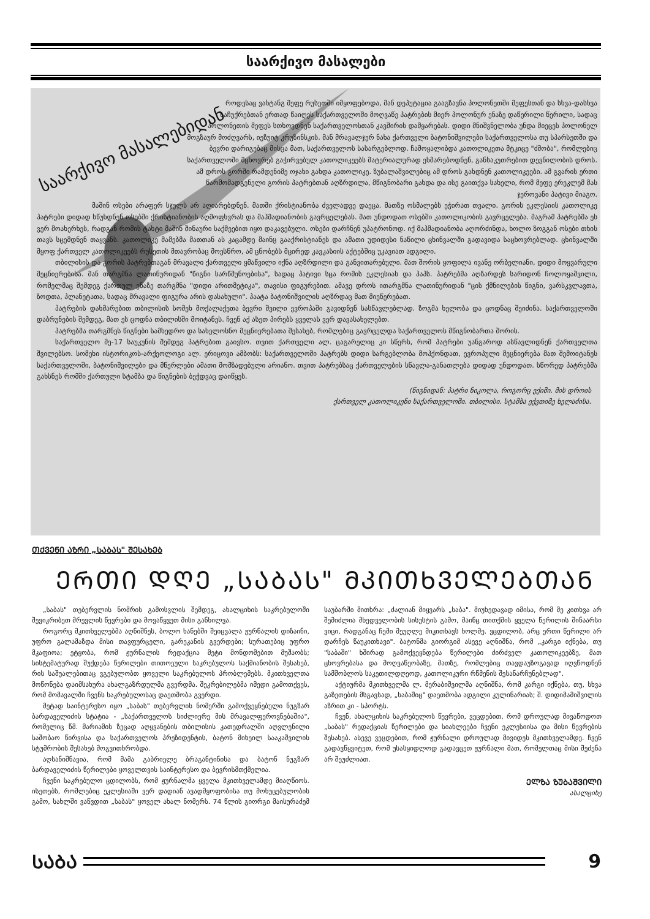საარქივო მასალები
საარქივო მასალებიდან
როდესაც ვახტანგ მეფე რუსეთში იმყოფებოდა, მან დეპუტაცია გააგზავნა პოლონეთში მეფესთან და სხვა-დასხვა საჩუქრებთან ერთად წაიღეს საქართველოში მოღვაწე პატრების მიერ პოლონურ ენაზე დაწერილი წერილი, სადაც პოლონეთის მეფეს სთხოვდნენ საქართველოსთან კავშირის დამყარებას. დიდი მნიშვნელობა უნდა მიეცეს პოლონელ მოგზაურ მოძღვარს, იეზუიტ კრუზინსკის. მან მრავალჯერ ნახა ქართველი ბატონიშვილები საქართველოსა თუ სპარსეთში და ბევრი დარიგებაც მისცა მათ, საქართველოს სასარგებლოდ. ჩამოყალიბდა კათოლიკეთა მტკიცე "ძმობა", რომლებიც საქართველოში მცხოვრებ გაჭირვებულ კათოლიკეებს მატერიალურად ეხმარებოდნენ, განსაკუთრებით დევნილობის დროს. ამ დროს გორში რამდენიმე ოჯახი გახდა კათოლიკე. ზუბალაშვილებიც ამ დროს გახდნენ კათოლიკეები. ამ გვარის ერთი წარმომადგენელი გორის პატრებთან აღზრდილა, მწიგნობარი გახდა და ისე გაითქვა სახელი, რომ მეფე ერეკლემ მას ჯეროვანი პატივი მიაგო.
მაშინ ოსები არაფერ სჯულს არ აღიარებდნენ. მათში ქრისტიანობა ძველადვე დაეცა. მათზე ოსმალებს ეჭირათ თვალი. გორის ეკლესიის კათოლიკე პატრები დიდად სწუხდნენ ოსებში ქრისტიანობის აღმოფხვრას და მაჰმადიანობის გავრცელებას. მათ უნდოდათ ოსებში კათოლიკობის გავრცელება. მაგრამ პატრებმა ეს ვერ მოახერხეს, რადგან რომის ტახტი მაშინ შინაური საქმეებით იყო დაკავებული. ოსები დარჩნენ უპატრონოდ. იქ მაჰმადიანობა აღორძინდა, ხოლო ზოგგან ოსები თხის თავს სცემდნენ თაყვანს. კათოლიკე მამებმა მათთან ას კაცამდე მაინც გააქრისტიანეს და ამათი უდიდესი ნაწილი ცხინვალში გადავიდა საცხოვრებლად. ცხინვალში მყოფ ქართველ კათოლიკეებს რუსეთის მთავრობაც მოესწრო, ამ ცნობებს მცირედ კავკასიის აქტებშიც უკავიათ ადგილი.
თბილისის და გორის პატრებთაგან მრავალი ქართველი ყმაწვილი იქნა აღზრდილი და განვითარებული. მათ შორის ყოფილა ივანე ორბელიანი, დიდი მოყვარული მეცნიერებისა. მან თარგმნა ლათინურიდან "წიგნი სარწმუნოებისა", სადაც პატივი სცა რომის ეკლესიას და პაპს. პატრებმა აღზარდეს სარიდონ ჩოლოყაშვილი, რომელმაც შემდეგ ქართულ ენაზე თარგმნა "დიდი არითმეტიკა", თავისი ფიგურებით. ამავე დროს ითარგმნა ლათინურიდან "ცის ქმნილების წიგნი, ვარსკვლავთა, ზოდთა, პლანეტათა, სადაც მრავალი ფიგურა არის დასახული". პაატა ბატონიშვილის აღზრდაც მათ მიეწერებათ.
პატრების დახმარებით თბილისის სომეხ მოქალაქეთა ბევრი შვილი ევროპაში გავიდნენ სასწავლებლად. ზოგმა ხელობა და ცოდნაც შეიძინა. საქართველოში დაბრუნების შემდეგ, მათ ეს ცოდნა თბილისში მოიტანეს. ჩვენ აქ ასეთ პირებს ყველას ვერ დავასახელებთ.
პატრებმა თარგმნეს წიგნები სამხედრო და სახელოსნო მეცნიერებათა შესახებ, რომლებიც გავრცელდა საქართველოს მწიგნობართა შორის.
საქართველო მე-17 საუკუნის შემდეგ პატრებით გაივსო. თვით ქართველი ალ. ცაგარელიც კი სწერს, რომ პატრები უანგაროდ ასწავლიდნენ ქართველთა შვილებსო. სომეხი ისტორიკოს-არქეოლოგი ალ. ერიცოვი ამბობს: საქართველოში პატრებს დიდი სარგებლობა მოჰქონდათ, ევროპული მეცნიერება მათ შემოიტანეს საქართველოში, ბატონიშვილები და მწერლები ამათი მომზადებული არიანო. თვით პატრებსაც ქართველების სწავლა-განათლება დიდად უნდოდათ. სწორედ პატრებმა გახსნეს რომში ქართული სტამბა და წიგნების ბეჭდვაც დაიწყეს.
(წიგნიდან: პატრი ნიკოლა, როგორც ექიმი. მის დროის
ქართველ კათოლიკენი საქართველოში. თბილისი. სტამბა ექვთიმე ხელაძისა.
ᲗᲥᲕᲔᲜᲘ ᲐᲖᲠᲘ „ᲡᲐᲑᲐᲡ" ᲨᲔᲡᲐᲮᲔᲑ
ᲔᲠᲗᲘ ᲓᲦᲔ „ᲡᲐᲑᲐᲡ" ᲛᲙᲘᲗᲮᲕᲔᲚᲔᲑᲗᲐᲜ
„საბას" თებერვლის ნომრის გამოსვლის შემდეგ, ახალციხის საკრებულოში შევიკრიბეთ მრევლის წევრები და მოვაწყვეთ მისი განხილვა.
როგორც მკითხველებმა აღნიშნეს, ბოლო ხანებში შეიცვალა ჟურნალის დიზაინი, უფრო გალამაზდა მისი თავფურცელი, გარეკანის გვერდები; სურათებიც უფრო მკაფიოა; ეტყობა, რომ ჟურნალის რედაქცია მეტი მონდომებით მუშაობს; სისტემატურად შუქდება წერილები თითოეული საკრებულოს საქმიანობის შესახებ, რის საშუალებითაც ვგებულობთ ყოველი საკრებულოს პრობლემებს. მკითხველთა მოწონება დაიმსახურა ახალგაზრდულმა გვერდმა. შეკრებილებმა იმედი გამოთქვეს, რომ მომავალში ჩვენს საკრებულოსაც დაეთმობა გვერდი.
მეტად საინტერესო იყო „საბას" თებერვლის ნომერში გამოქვეყნებული ნუგზარ ბარდაველიძის სტატია - „საქართველოს სიძლიერე მის მრავალფეროვნებაშია", რომელიც წმ. მარიამის ზეცად აღყვანების თბილისის კათედრალში აღვლენილი საშობაო წირვისა და საქართველოს პრეზიდენტის, ბატონ მიხეილ სააკაშვილის სტუმრობის შესახებ მოგვითხრობდა.
აღსანიშნავია, რომ მამა გაბრიელე ბრაგანტინისა და ბატონ ნუგზარ ბარდაველიძის წერილები ყოველთვის საინტერესო და ბევრისმთქმელია.
ჩვენი საკრებულო ცდილობს, რომ ჟურნალმა ყველა მკითხველამდე მიაღწიოს. ისეთებს, რომლებიც ეკლესიაში ვერ დადიან ავადმყოფობისა თუ მოხუცებულობის გამო, სახლში ვაწვდით „საბას" ყოველ ახალ ნომერს. 74 წლის გიორგი მაისურაძემ საუბარში მითხრა: „ძალიან მიყვარს „საბა". მიუხედავად იმისა, რომ მე კითხვა არ შემიძლია მხედველობის სისუსტის გამო, მაინც თითქმის ყველა წერილის შინაარსი ვიცი, რადგანაც ჩემი მეუღლე მიკითხავს ხოლმე. ვცდილობ, არც ერთი წერილი არ დარჩეს წაუკითხავი". ბატონმა გიორგიმ ასევე აღნიშნა, რომ „კარგი იქნება, თუ "საბაში" ხშირად გამოქვეყნდება წერილები ძირძველ კათოლიკეებზე, მათ ცხოვრებასა და მოღვაწეობაზე, მათზე, რომლებიც თავდაუზოგავად იღვწოდნენ სამშობლოს საკეთილდღეოდ, კათოლიკური რწმენის შესანარჩუნებლად".
აქტიურმა მკითხველმა ლ. მერაბიშვილმა აღნიშნა, რომ კარგი იქნება, თუ, სხვა გაზეთების მსგავსად, „საბაშიც" დაეთმობა ადგილი კულინარიას; შ. დიდიმამიშვილის აზრით კი - სპორტს.
ჩვენ, ახალციხის საკრებულოს წევრები, ვეცდებით, რომ დროულად მივაწოდოთ „საბას" რედაქციას წერილები და სიახლეები ჩვენი ეკლესიისა და მისი წევრების შესახებ. ასევე ვეცდებით, რომ ჟურნალი დროულად მივიდეს მკითხველამდე. ჩვენ გადავწყვიტეთ, რომ უსასყიდლოდ გადავცეთ ჟურნალი მათ, რომელთაც მისი შეძენა არ შეუძლიათ.
ᲔᲚᲖᲐ ᲖᲣᲑᲐᲨᲕᲘᲚᲘ
ახალციხე
ᲡᲐᲑᲐ 9